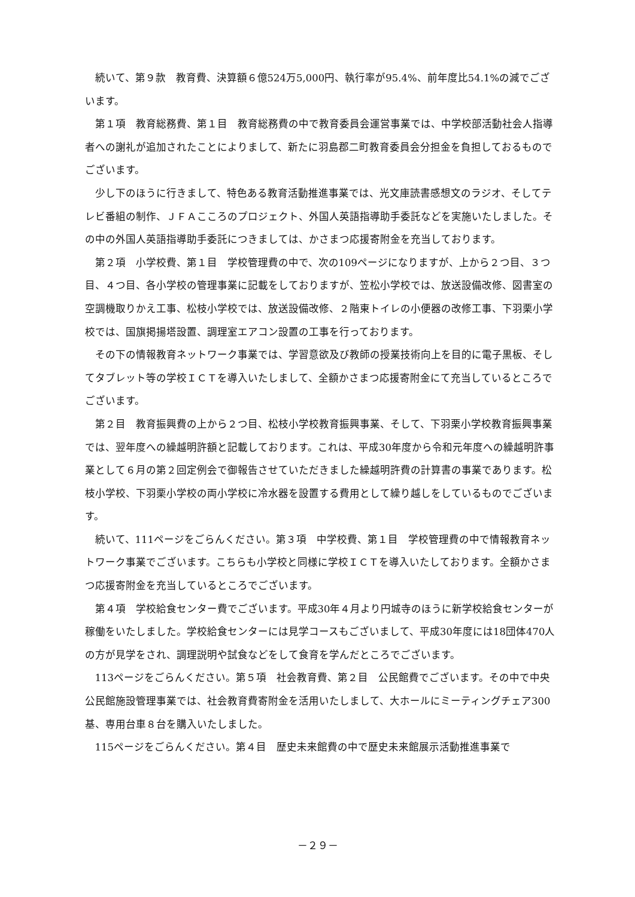続いて、第９款　教育費、決算額６億524万5,000円、執行率が95.4%、前年度比54.1%の減でございます。
第１項　教育総務費、第１目　教育総務費の中で教育委員会運営事業では、中学校部活動社会人指導者への謝礼が追加されたことによりまして、新たに羽島郡二町教育委員会分担金を負担しておるものでございます。
少し下のほうに行きまして、特色ある教育活動推進事業では、光文庫読書感想文のラジオ、そしてテレビ番組の制作、ＪＦＡこころのプロジェクト、外国人英語指導助手委託などを実施いたしました。その中の外国人英語指導助手委託につきましては、かさまつ応援寄附金を充当しております。
第２項　小学校費、第１目　学校管理費の中で、次の109ページになりますが、上から２つ目、３つ目、４つ目、各小学校の管理事業に記載をしておりますが、笠松小学校では、放送設備改修、図書室の空調機取りかえ工事、松枝小学校では、放送設備改修、２階東トイレの小便器の改修工事、下羽栗小学校では、国旗掲揚塔設置、調理室エアコン設置の工事を行っております。
その下の情報教育ネットワーク事業では、学習意欲及び教師の授業技術向上を目的に電子黒板、そしてタブレット等の学校ＩＣＴを導入いたしまして、全額かさまつ応援寄附金にて充当しているところでございます。
第２目　教育振興費の上から２つ目、松枝小学校教育振興事業、そして、下羽栗小学校教育振興事業では、翌年度への繰越明許額と記載しております。これは、平成30年度から令和元年度への繰越明許事業として６月の第２回定例会で御報告させていただきました繰越明許費の計算書の事業であります。松枝小学校、下羽栗小学校の両小学校に冷水器を設置する費用として繰り越しをしているものでございます。
続いて、111ページをごらんください。第３項　中学校費、第１目　学校管理費の中で情報教育ネットワーク事業でございます。こちらも小学校と同様に学校ＩＣＴを導入いたしております。全額かさまつ応援寄附金を充当しているところでございます。
第４項　学校給食センター費でございます。平成30年４月より円城寺のほうに新学校給食センターが稼働をいたしました。学校給食センターには見学コースもございまして、平成30年度には18団体470人の方が見学をされ、調理説明や試食などをして食育を学んだところでございます。
113ページをごらんください。第５項　社会教育費、第２目　公民館費でございます。その中で中央公民館施設管理事業では、社会教育費寄附金を活用いたしまして、大ホールにミーティングチェア300基、専用台車８台を購入いたしました。
115ページをごらんください。第４目　歴史未来館費の中で歴史未来館展示活動推進事業で
－２９－